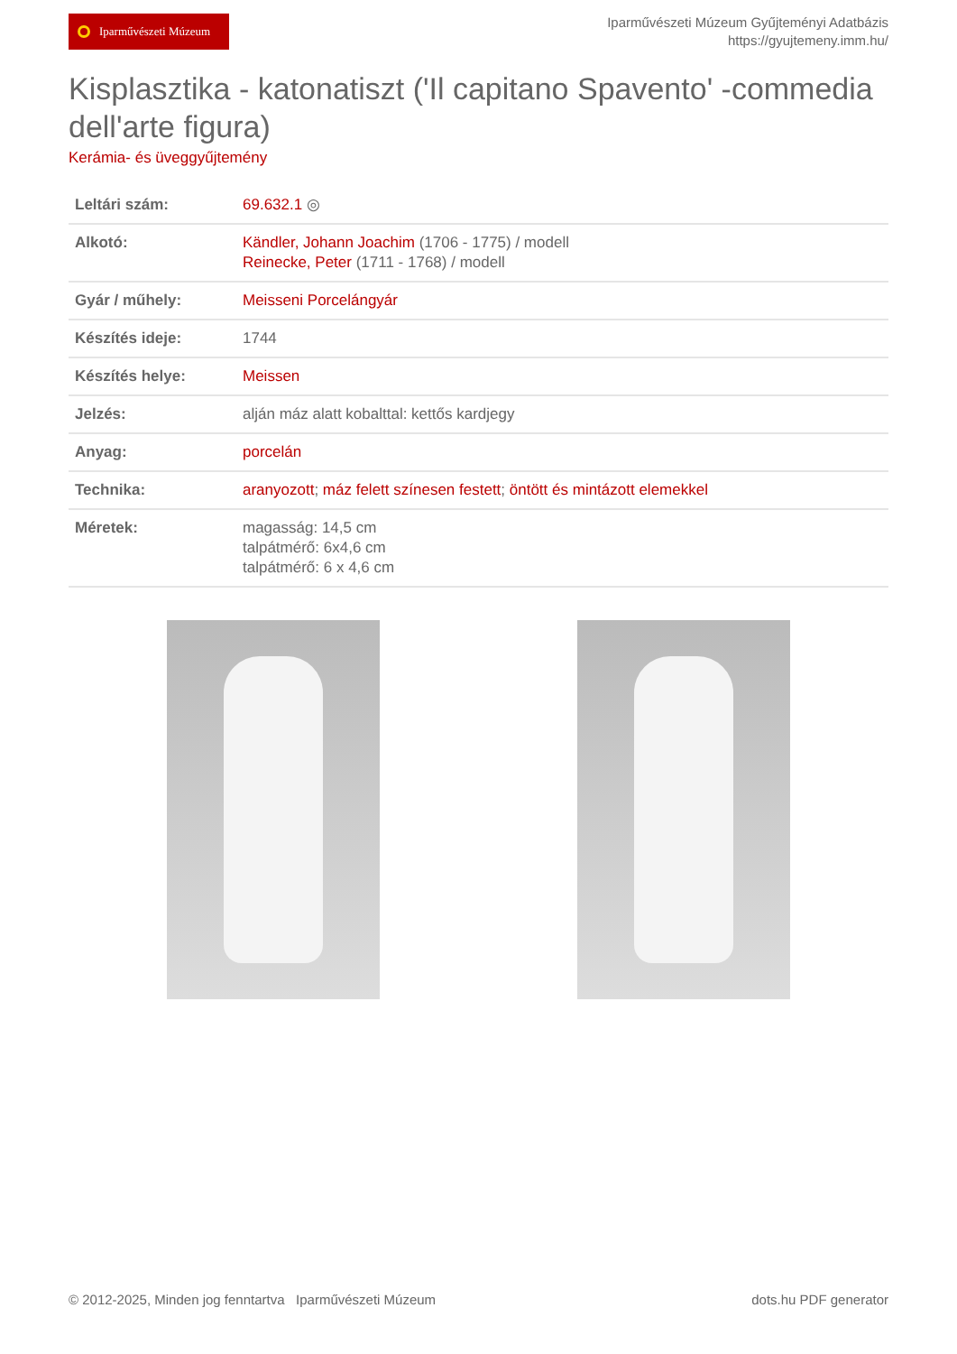Iparművészeti Múzeum
Iparművészeti Múzeum Gyűjteményi Adatbázis
https://gyujtemeny.imm.hu/
Kisplasztika - katonatiszt ('Il capitano Spavento' -commedia dell'arte figura)
Kerámia- és üveggyűjtemény
| Leltári szám: | 69.632.1 ◎ |
| Alkotó: | Kändler, Johann Joachim (1706 - 1775) / modell Reinecke, Peter (1711 - 1768) / modell |
| Gyár / műhely: | Meisseni Porcelángyár |
| Készítés ideje: | 1744 |
| Készítés helye: | Meissen |
| Jelzés: | alján máz alatt kobalttal: kettős kardjegy |
| Anyag: | porcelán |
| Technika: | aranyozott ; máz felett színesen festett ; öntött és mintázott elemekkel |
| Méretek: | magasság: 14,5 cm talpátmérő: 6x4,6 cm talpátmérő: 6 x 4,6 cm |
© 2012-2025, Minden jog fenntartva Iparművészeti Múzeum
dots.hu PDF generator